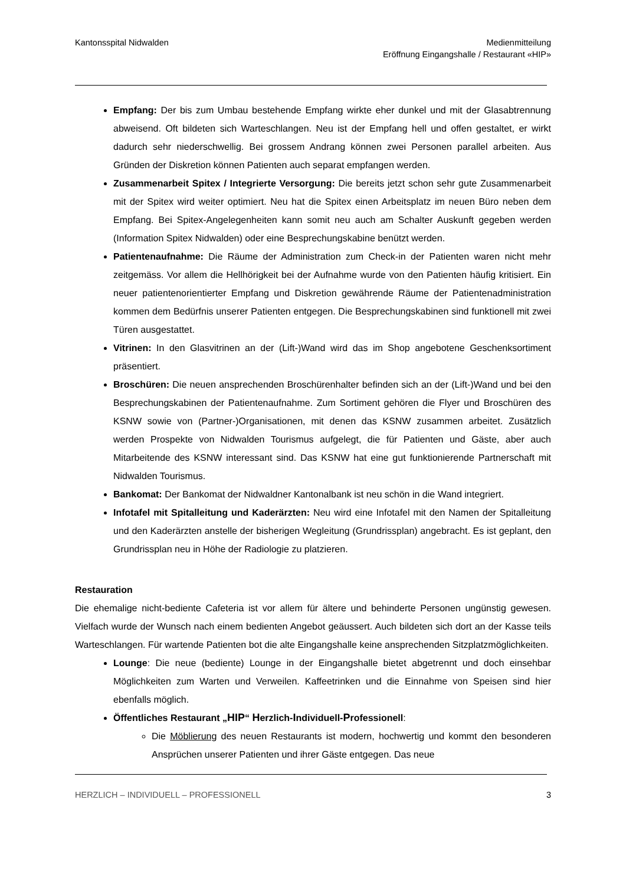Kantonsspital Nidwalden Medienmitteilung
Eröffnung Eingangshalle / Restaurant «HIP»
Empfang: Der bis zum Umbau bestehende Empfang wirkte eher dunkel und mit der Glasabtrennung abweisend. Oft bildeten sich Warteschlangen. Neu ist der Empfang hell und offen gestaltet, er wirkt dadurch sehr niederschwellig. Bei grossem Andrang können zwei Personen parallel arbeiten. Aus Gründen der Diskretion können Patienten auch separat empfangen werden.
Zusammenarbeit Spitex / Integrierte Versorgung: Die bereits jetzt schon sehr gute Zusammenarbeit mit der Spitex wird weiter optimiert. Neu hat die Spitex einen Arbeitsplatz im neuen Büro neben dem Empfang. Bei Spitex-Angelegenheiten kann somit neu auch am Schalter Auskunft gegeben werden (Information Spitex Nidwalden) oder eine Besprechungskabine benützt werden.
Patientenaufnahme: Die Räume der Administration zum Check-in der Patienten waren nicht mehr zeitgemäss. Vor allem die Hellhörigkeit bei der Aufnahme wurde von den Patienten häufig kritisiert. Ein neuer patientenorientierter Empfang und Diskretion gewährende Räume der Patientenadministration kommen dem Bedürfnis unserer Patienten entgegen. Die Besprechungskabinen sind funktionell mit zwei Türen ausgestattet.
Vitrinen: In den Glasvitrinen an der (Lift-)Wand wird das im Shop angebotene Geschenksortiment präsentiert.
Broschüren: Die neuen ansprechenden Broschürenhalter befinden sich an der (Lift-)Wand und bei den Besprechungskabinen der Patientenaufnahme. Zum Sortiment gehören die Flyer und Broschüren des KSNW sowie von (Partner-)Organisationen, mit denen das KSNW zusammen arbeitet. Zusätzlich werden Prospekte von Nidwalden Tourismus aufgelegt, die für Patienten und Gäste, aber auch Mitarbeitende des KSNW interessant sind. Das KSNW hat eine gut funktionierende Partnerschaft mit Nidwalden Tourismus.
Bankomat: Der Bankomat der Nidwaldner Kantonalbank ist neu schön in die Wand integriert.
Infotafel mit Spitalleitung und Kaderärzten: Neu wird eine Infotafel mit den Namen der Spitalleitung und den Kaderärzten anstelle der bisherigen Wegleitung (Grundrissplan) angebracht. Es ist geplant, den Grundrissplan neu in Höhe der Radiologie zu platzieren.
Restauration
Die ehemalige nicht-bediente Cafeteria ist vor allem für ältere und behinderte Personen ungünstig gewesen. Vielfach wurde der Wunsch nach einem bedienten Angebot geäussert. Auch bildeten sich dort an der Kasse teils Warteschlangen. Für wartende Patienten bot die alte Eingangshalle keine ansprechenden Sitzplatzmöglichkeiten.
Lounge: Die neue (bediente) Lounge in der Eingangshalle bietet abgetrennt und doch einsehbar Möglichkeiten zum Warten und Verweilen. Kaffeetrinken und die Einnahme von Speisen sind hier ebenfalls möglich.
Öffentliches Restaurant „HIP“ Herzlich-Individuell-Professionell:
Die Möblierung des neuen Restaurants ist modern, hochwertig und kommt den besonderen Ansprüchen unserer Patienten und ihrer Gäste entgegen. Das neue
HERZLICH – INDIVIDUELL – PROFESSIONELL 3